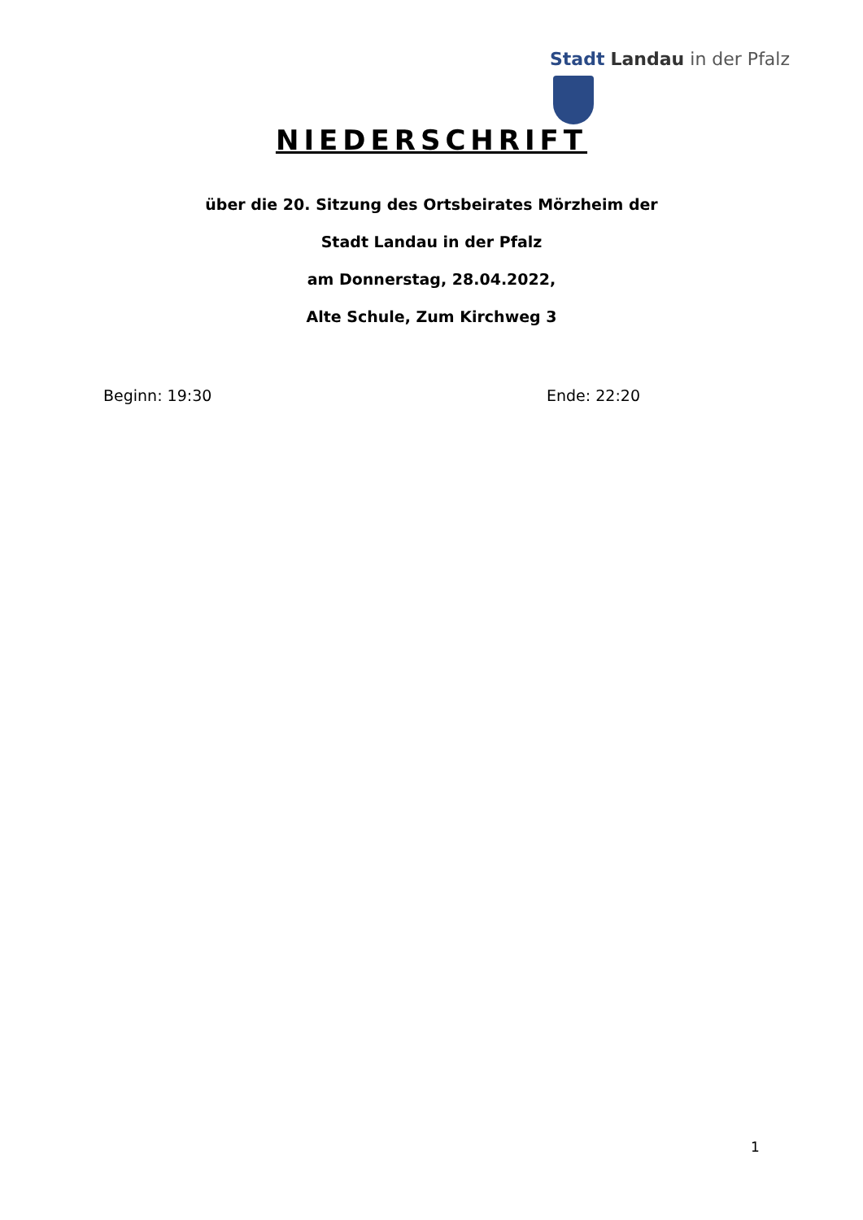Stadt Landau in der Pfalz
NIEDERSCHRIFT
über die 20. Sitzung des Ortsbeirates Mörzheim der
Stadt Landau in der Pfalz
am Donnerstag, 28.04.2022,
Alte Schule, Zum Kirchweg 3
Beginn: 19:30 Ende: 22:20
1